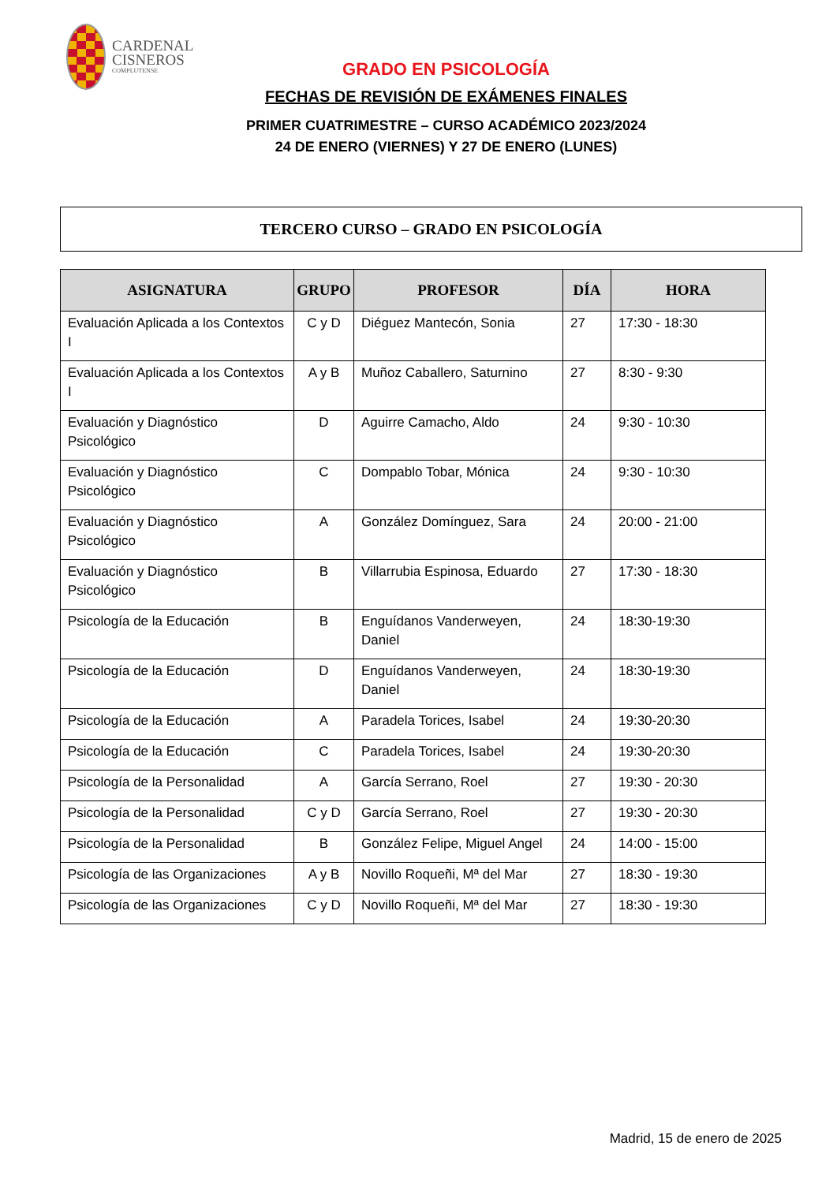CARDENAL
CISNEROS
COMPLUTENSE
GRADO EN PSICOLOGÍA
FECHAS DE REVISIÓN DE EXÁMENES FINALES
PRIMER CUATRIMESTRE – CURSO ACADÉMICO 2023/2024
24 DE ENERO (VIERNES) Y 27 DE ENERO (LUNES)
TERCERO CURSO – GRADO EN PSICOLOGÍA
| ASIGNATURA | GRUPO | PROFESOR | DÍA | HORA |
| --- | --- | --- | --- | --- |
| Evaluación Aplicada a los Contextos I | C y D | Diéguez Mantecón, Sonia | 27 | 17:30 - 18:30 |
| Evaluación Aplicada a los Contextos I | A y B | Muñoz Caballero, Saturnino | 27 | 8:30 - 9:30 |
| Evaluación y Diagnóstico Psicológico | D | Aguirre Camacho, Aldo | 24 | 9:30 - 10:30 |
| Evaluación y Diagnóstico Psicológico | C | Dompablo Tobar, Mónica | 24 | 9:30 - 10:30 |
| Evaluación y Diagnóstico Psicológico | A | González Domínguez, Sara | 24 | 20:00 - 21:00 |
| Evaluación y Diagnóstico Psicológico | B | Villarrubia Espinosa, Eduardo | 27 | 17:30 - 18:30 |
| Psicología de la Educación | B | Enguídanos Vanderweyen, Daniel | 24 | 18:30-19:30 |
| Psicología de la Educación | D | Enguídanos Vanderweyen, Daniel | 24 | 18:30-19:30 |
| Psicología de la Educación | A | Paradela Torices, Isabel | 24 | 19:30-20:30 |
| Psicología de la Educación | C | Paradela Torices, Isabel | 24 | 19:30-20:30 |
| Psicología de la Personalidad | A | García Serrano, Roel | 27 | 19:30 - 20:30 |
| Psicología de la Personalidad | C y D | García Serrano, Roel | 27 | 19:30 - 20:30 |
| Psicología de la Personalidad | B | González Felipe, Miguel Angel | 24 | 14:00 - 15:00 |
| Psicología de las Organizaciones | A y B | Novillo Roqueñi, Mª del Mar | 27 | 18:30 - 19:30 |
| Psicología de las Organizaciones | C y D | Novillo Roqueñi, Mª del Mar | 27 | 18:30 - 19:30 |
Madrid, 15 de enero de 2025